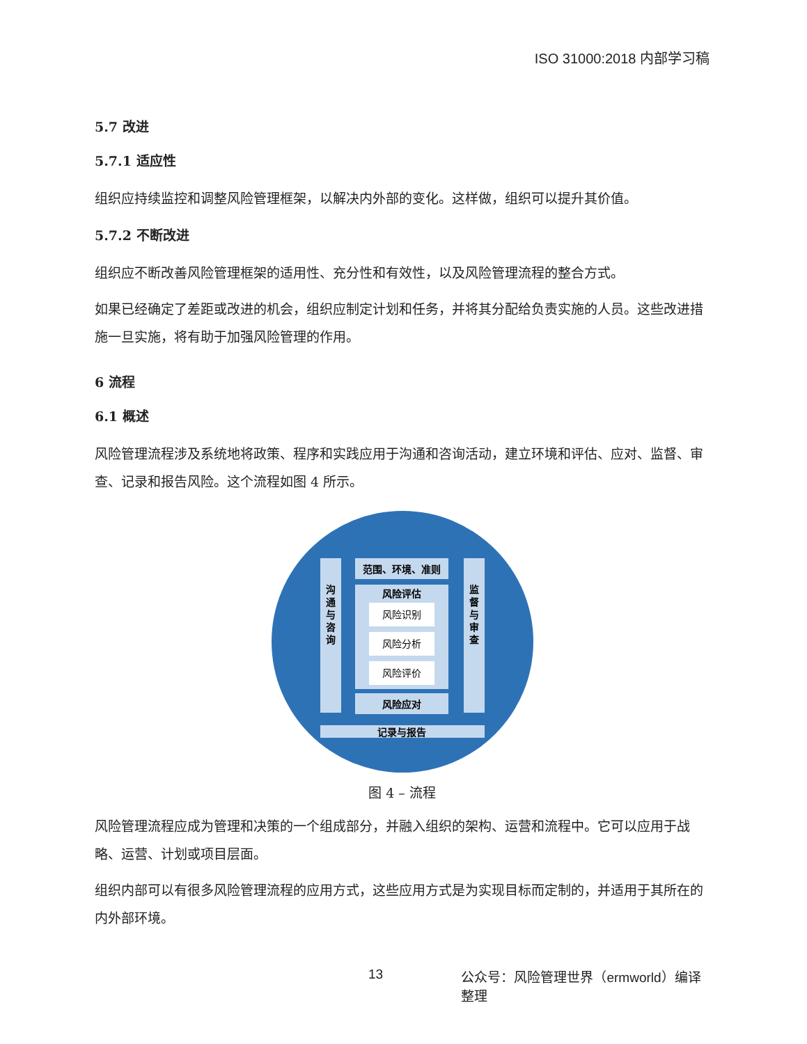ISO 31000:2018 内部学习稿
5.7 改进
5.7.1 适应性
组织应持续监控和调整风险管理框架，以解决内外部的变化。这样做，组织可以提升其价值。
5.7.2 不断改进
组织应不断改善风险管理框架的适用性、充分性和有效性，以及风险管理流程的整合方式。
如果已经确定了差距或改进的机会，组织应制定计划和任务，并将其分配给负责实施的人员。这些改进措施一旦实施，将有助于加强风险管理的作用。
6 流程
6.1 概述
风险管理流程涉及系统地将政策、程序和实践应用于沟通和咨询活动，建立环境和评估、应对、监督、审查、记录和报告风险。这个流程如图 4 所示。
沟
通
与
咨
询
监
督
与
审
查
范围、环境、准则
风险评估
风险识别
风险分析
风险评价
风险应对
记录与报告
图 4 – 流程
风险管理流程应成为管理和决策的一个组成部分，并融入组织的架构、运营和流程中。它可以应用于战略、运营、计划或项目层面。
组织内部可以有很多风险管理流程的应用方式，这些应用方式是为实现目标而定制的，并适用于其所在的内外部环境。
13 公众号：风险管理世界（ermworld）编译整理